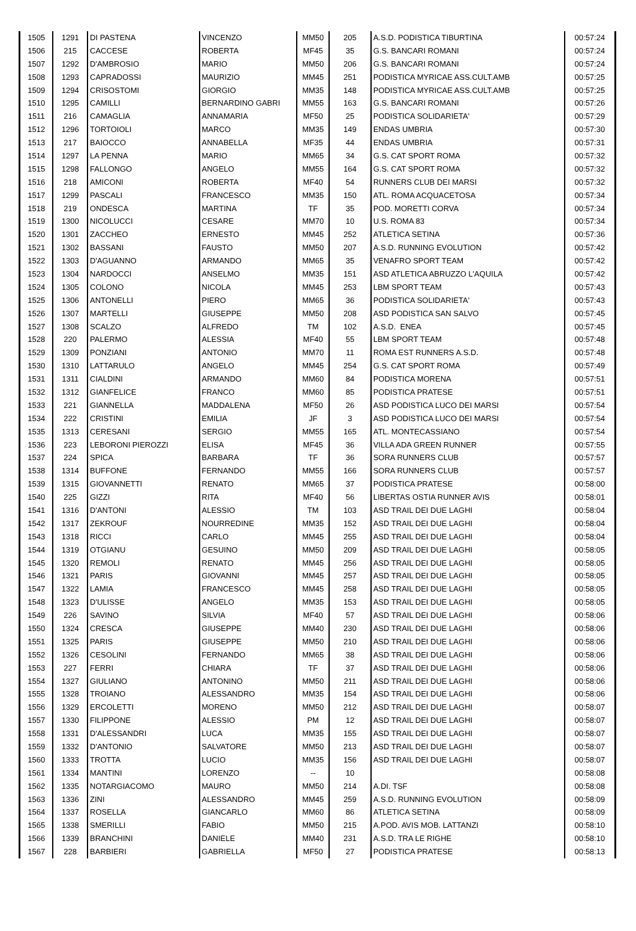| 1505 | 1291 | DI PASTENA | VINCENZO | MM50 | 205 | A.S.D. PODISTICA TIBURTINA | 00:57:24 |
| 1506 | 215 | CACCESE | ROBERTA | MF45 | 35 | G.S. BANCARI ROMANI | 00:57:24 |
| 1507 | 1292 | D'AMBROSIO | MARIO | MM50 | 206 | G.S. BANCARI ROMANI | 00:57:24 |
| 1508 | 1293 | CAPRADOSSI | MAURIZIO | MM45 | 251 | PODISTICA MYRICAE ASS.CULT.AMB | 00:57:25 |
| 1509 | 1294 | CRISOSTOMI | GIORGIO | MM35 | 148 | PODISTICA MYRICAE ASS.CULT.AMB | 00:57:25 |
| 1510 | 1295 | CAMILLI | BERNARDINO GABRI | MM55 | 163 | G.S. BANCARI ROMANI | 00:57:26 |
| 1511 | 216 | CAMAGLIA | ANNAMARIA | MF50 | 25 | PODISTICA SOLIDARIETA' | 00:57:29 |
| 1512 | 1296 | TORTOIOLI | MARCO | MM35 | 149 | ENDAS UMBRIA | 00:57:30 |
| 1513 | 217 | BAIOCCO | ANNABELLA | MF35 | 44 | ENDAS UMBRIA | 00:57:31 |
| 1514 | 1297 | LA PENNA | MARIO | MM65 | 34 | G.S. CAT SPORT ROMA | 00:57:32 |
| 1515 | 1298 | FALLONGO | ANGELO | MM55 | 164 | G.S. CAT SPORT ROMA | 00:57:32 |
| 1516 | 218 | AMICONI | ROBERTA | MF40 | 54 | RUNNERS CLUB DEI MARSI | 00:57:32 |
| 1517 | 1299 | PASCALI | FRANCESCO | MM35 | 150 | ATL. ROMA ACQUACETOSA | 00:57:34 |
| 1518 | 219 | ONDESCA | MARTINA | TF | 35 | POD. MORETTI CORVA | 00:57:34 |
| 1519 | 1300 | NICOLUCCI | CESARE | MM70 | 10 | U.S. ROMA 83 | 00:57:34 |
| 1520 | 1301 | ZACCHEO | ERNESTO | MM45 | 252 | ATLETICA SETINA | 00:57:36 |
| 1521 | 1302 | BASSANI | FAUSTO | MM50 | 207 | A.S.D. RUNNING EVOLUTION | 00:57:42 |
| 1522 | 1303 | D'AGUANNO | ARMANDO | MM65 | 35 | VENAFRO SPORT TEAM | 00:57:42 |
| 1523 | 1304 | NARDOCCI | ANSELMO | MM35 | 151 | ASD ATLETICA ABRUZZO L'AQUILA | 00:57:42 |
| 1524 | 1305 | COLONO | NICOLA | MM45 | 253 | LBM SPORT TEAM | 00:57:43 |
| 1525 | 1306 | ANTONELLI | PIERO | MM65 | 36 | PODISTICA SOLIDARIETA' | 00:57:43 |
| 1526 | 1307 | MARTELLI | GIUSEPPE | MM50 | 208 | ASD PODISTICA SAN SALVO | 00:57:45 |
| 1527 | 1308 | SCALZO | ALFREDO | TM | 102 | A.S.D. ENEA | 00:57:45 |
| 1528 | 220 | PALERMO | ALESSIA | MF40 | 55 | LBM SPORT TEAM | 00:57:48 |
| 1529 | 1309 | PONZIANI | ANTONIO | MM70 | 11 | ROMA EST RUNNERS A.S.D. | 00:57:48 |
| 1530 | 1310 | LATTARULO | ANGELO | MM45 | 254 | G.S. CAT SPORT ROMA | 00:57:49 |
| 1531 | 1311 | CIALDINI | ARMANDO | MM60 | 84 | PODISTICA MORENA | 00:57:51 |
| 1532 | 1312 | GIANFELICE | FRANCO | MM60 | 85 | PODISTICA PRATESE | 00:57:51 |
| 1533 | 221 | GIANNELLA | MADDALENA | MF50 | 26 | ASD PODISTICA LUCO DEI MARSI | 00:57:54 |
| 1534 | 222 | CRISTINI | EMILIA | JF | 3 | ASD PODISTICA LUCO DEI MARSI | 00:57:54 |
| 1535 | 1313 | CERESANI | SERGIO | MM55 | 165 | ATL. MONTECASSIANO | 00:57:54 |
| 1536 | 223 | LEBORONI PIEROZZI | ELISA | MF45 | 36 | VILLA ADA GREEN RUNNER | 00:57:55 |
| 1537 | 224 | SPICA | BARBARA | TF | 36 | SORA RUNNERS CLUB | 00:57:57 |
| 1538 | 1314 | BUFFONE | FERNANDO | MM55 | 166 | SORA RUNNERS CLUB | 00:57:57 |
| 1539 | 1315 | GIOVANNETTI | RENATO | MM65 | 37 | PODISTICA PRATESE | 00:58:00 |
| 1540 | 225 | GIZZI | RITA | MF40 | 56 | LIBERTAS OSTIA RUNNER AVIS | 00:58:01 |
| 1541 | 1316 | D'ANTONI | ALESSIO | TM | 103 | ASD TRAIL DEI DUE LAGHI | 00:58:04 |
| 1542 | 1317 | ZEKROUF | NOURREDINE | MM35 | 152 | ASD TRAIL DEI DUE LAGHI | 00:58:04 |
| 1543 | 1318 | RICCI | CARLO | MM45 | 255 | ASD TRAIL DEI DUE LAGHI | 00:58:04 |
| 1544 | 1319 | OTGIANU | GESUINO | MM50 | 209 | ASD TRAIL DEI DUE LAGHI | 00:58:05 |
| 1545 | 1320 | REMOLI | RENATO | MM45 | 256 | ASD TRAIL DEI DUE LAGHI | 00:58:05 |
| 1546 | 1321 | PARIS | GIOVANNI | MM45 | 257 | ASD TRAIL DEI DUE LAGHI | 00:58:05 |
| 1547 | 1322 | LAMIA | FRANCESCO | MM45 | 258 | ASD TRAIL DEI DUE LAGHI | 00:58:05 |
| 1548 | 1323 | D'ULISSE | ANGELO | MM35 | 153 | ASD TRAIL DEI DUE LAGHI | 00:58:05 |
| 1549 | 226 | SAVINO | SILVIA | MF40 | 57 | ASD TRAIL DEI DUE LAGHI | 00:58:06 |
| 1550 | 1324 | CRESCA | GIUSEPPE | MM40 | 230 | ASD TRAIL DEI DUE LAGHI | 00:58:06 |
| 1551 | 1325 | PARIS | GIUSEPPE | MM50 | 210 | ASD TRAIL DEI DUE LAGHI | 00:58:06 |
| 1552 | 1326 | CESOLINI | FERNANDO | MM65 | 38 | ASD TRAIL DEI DUE LAGHI | 00:58:06 |
| 1553 | 227 | FERRI | CHIARA | TF | 37 | ASD TRAIL DEI DUE LAGHI | 00:58:06 |
| 1554 | 1327 | GIULIANO | ANTONINO | MM50 | 211 | ASD TRAIL DEI DUE LAGHI | 00:58:06 |
| 1555 | 1328 | TROIANO | ALESSANDRO | MM35 | 154 | ASD TRAIL DEI DUE LAGHI | 00:58:06 |
| 1556 | 1329 | ERCOLETTI | MORENO | MM50 | 212 | ASD TRAIL DEI DUE LAGHI | 00:58:07 |
| 1557 | 1330 | FILIPPONE | ALESSIO | PM | 12 | ASD TRAIL DEI DUE LAGHI | 00:58:07 |
| 1558 | 1331 | D'ALESSANDRI | LUCA | MM35 | 155 | ASD TRAIL DEI DUE LAGHI | 00:58:07 |
| 1559 | 1332 | D'ANTONIO | SALVATORE | MM50 | 213 | ASD TRAIL DEI DUE LAGHI | 00:58:07 |
| 1560 | 1333 | TROTTA | LUCIO | MM35 | 156 | ASD TRAIL DEI DUE LAGHI | 00:58:07 |
| 1561 | 1334 | MANTINI | LORENZO | -- | 10 | | 00:58:08 |
| 1562 | 1335 | NOTARGIACOMO | MAURO | MM50 | 214 | A.DI. TSF | 00:58:08 |
| 1563 | 1336 | ZINI | ALESSANDRO | MM45 | 259 | A.S.D. RUNNING EVOLUTION | 00:58:09 |
| 1564 | 1337 | ROSELLA | GIANCARLO | MM60 | 86 | ATLETICA SETINA | 00:58:09 |
| 1565 | 1338 | SMERILLI | FABIO | MM50 | 215 | A.POD. AVIS MOB. LATTANZI | 00:58:10 |
| 1566 | 1339 | BRANCHINI | DANIELE | MM40 | 231 | A.S.D. TRA LE RIGHE | 00:58:10 |
| 1567 | 228 | BARBIERI | GABRIELLA | MF50 | 27 | PODISTICA PRATESE | 00:58:13 |